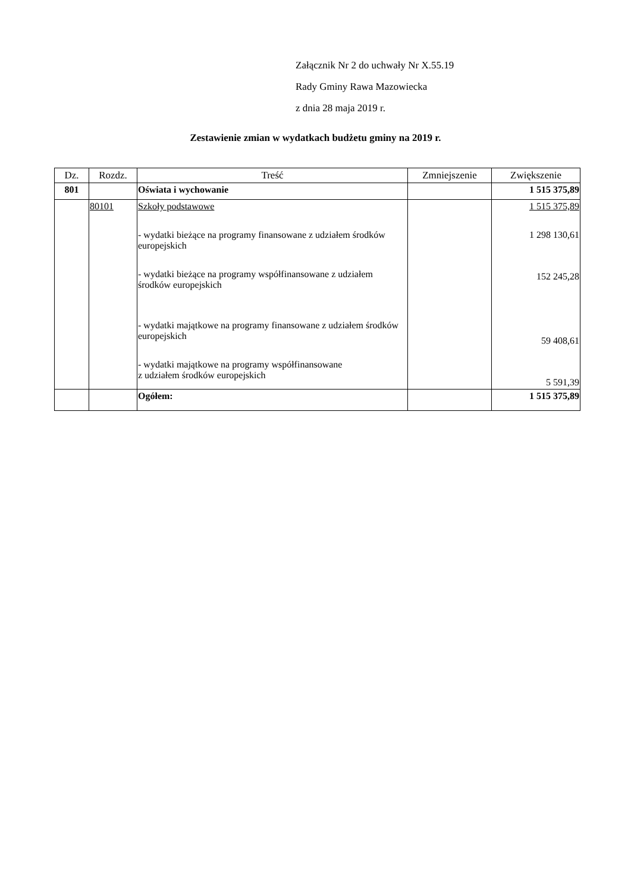Załącznik Nr 2 do uchwały Nr X.55.19
Rady Gminy Rawa Mazowiecka
z dnia 28 maja 2019 r.
Zestawienie zmian w wydatkach budżetu gminy na 2019 r.
| Dz. | Rozdz. | Treść | Zmniejszenie | Zwiększenie |
| --- | --- | --- | --- | --- |
| 801 | | Oświata i wychowanie | | 1 515 375,89 |
| | 80101 | Szkoły podstawowe - wydatki bieżące na programy finansowane z udziałem środków europejskich - wydatki bieżące na programy współfinansowane z udziałem środków europejskich - wydatki majątkowe na programy finansowane z udziałem środków europejskich - wydatki majątkowe na programy współfinansowane z udziałem środków europejskich | | 1 515 375,89 1 298 130,61 152 245,28 59 408,61 5 591,39 |
| | | Ogółem: | | 1 515 375,89 |